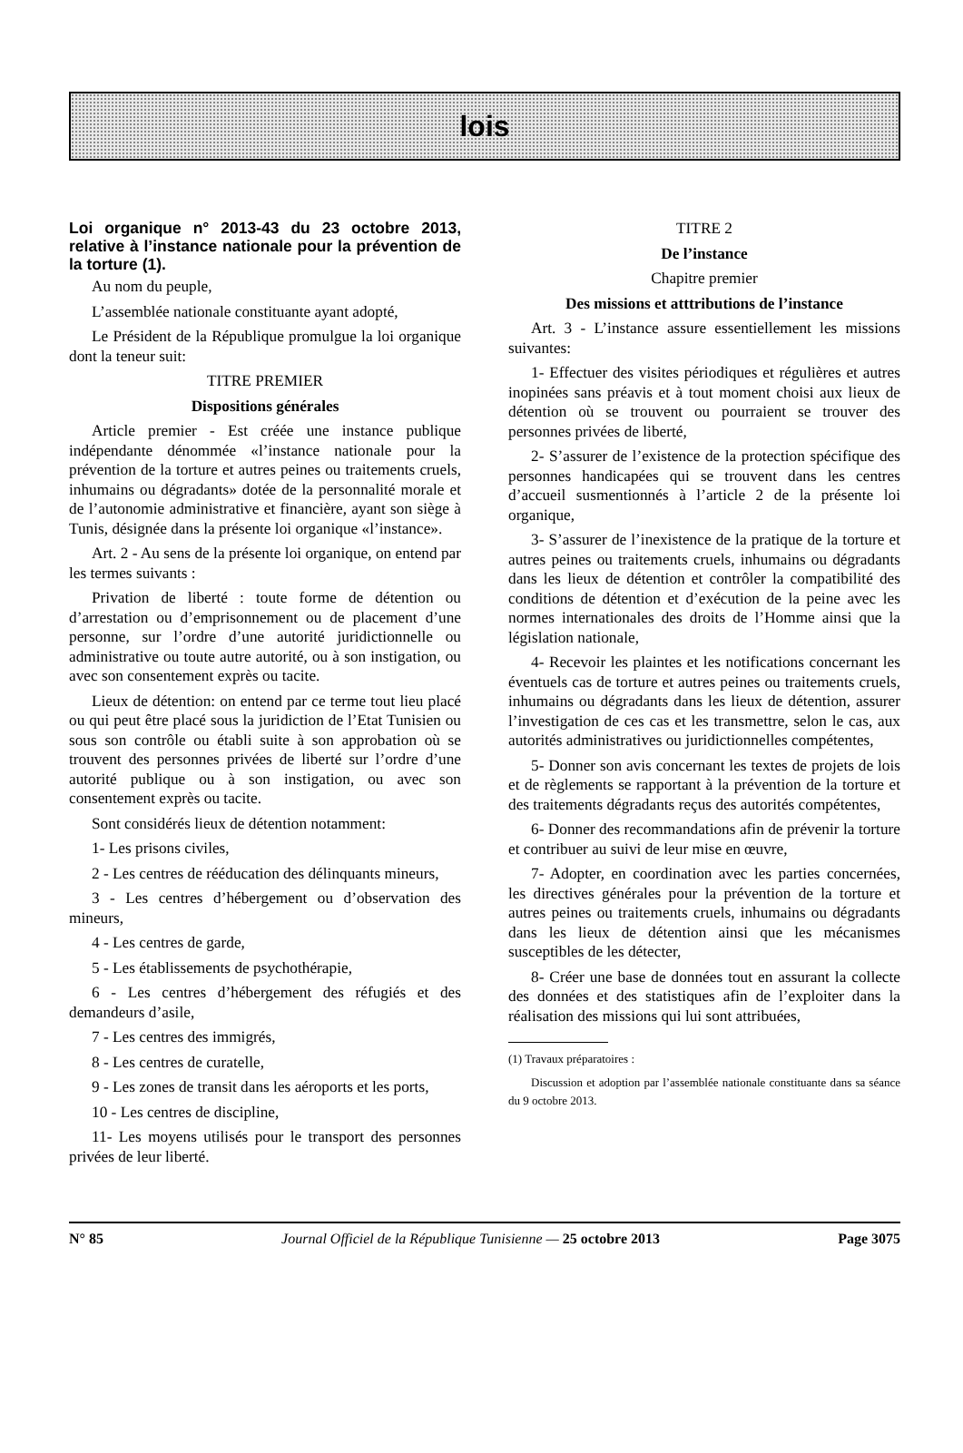lois
Loi organique n° 2013-43 du 23 octobre 2013, relative à l’instance nationale pour la prévention de la torture (1).
Au nom du peuple,
L’assemblée nationale constituante ayant adopté,
Le Président de la République promulgue la loi organique dont la teneur suit:
TITRE PREMIER
Dispositions générales
Article premier - Est créée une instance publique indépendante dénommée «l’instance nationale pour la prévention de la torture et autres peines ou traitements cruels, inhumains ou dégradants» dotée de la personnalité morale et de l’autonomie administrative et financière, ayant son siège à Tunis, désignée dans la présente loi organique «l’instance».
Art. 2 - Au sens de la présente loi organique, on entend par les termes suivants :
Privation de liberté : toute forme de détention ou d’arrestation ou d’emprisonnement ou de placement d’une personne, sur l’ordre d’une autorité juridictionnelle ou administrative ou toute autre autorité, ou à son instigation, ou avec son consentement exprès ou tacite.
Lieux de détention: on entend par ce terme tout lieu placé ou qui peut être placé sous la juridiction de l’Etat Tunisien ou sous son contrôle ou établi suite à son approbation où se trouvent des personnes privées de liberté sur l’ordre d’une autorité publique ou à son instigation, ou avec son consentement exprès ou tacite.
Sont considérés lieux de détention notamment:
1- Les prisons civiles,
2 - Les centres de rééducation des délinquants mineurs,
3 - Les centres d’hébergement ou d’observation des mineurs,
4 - Les centres de garde,
5 - Les établissements de psychothérapie,
6 - Les centres d’hébergement des réfugiés et des demandeurs d’asile,
7 - Les centres des immigrés,
8 - Les centres de curatelle,
9 - Les zones de transit dans les aéroports et les ports,
10 - Les centres de discipline,
11- Les moyens utilisés pour le transport des personnes privées de leur liberté.
TITRE 2
De l’instance
Chapitre premier
Des missions et atttributions de l’instance
Art. 3 - L’instance assure essentiellement les missions suivantes:
1- Effectuer des visites périodiques et régulières et autres inopinées sans préavis et à tout moment choisi aux lieux de détention où se trouvent ou pourraient se trouver des personnes privées de liberté,
2- S’assurer de l’existence de la protection spécifique des personnes handicapées qui se trouvent dans les centres d’accueil susmentionnés à l’article 2 de la présente loi organique,
3- S’assurer de l’inexistence de la pratique de la torture et autres peines ou traitements cruels, inhumains ou dégradants dans les lieux de détention et contrôler la compatibilité des conditions de détention et d’exécution de la peine avec les normes internationales des droits de l’Homme ainsi que la législation nationale,
4- Recevoir les plaintes et les notifications concernant les éventuels cas de torture et autres peines ou traitements cruels, inhumains ou dégradants dans les lieux de détention, assurer l’investigation de ces cas et les transmettre, selon le cas, aux autorités administratives ou juridictionnelles compétentes,
5- Donner son avis concernant les textes de projets de lois et de règlements se rapportant à la prévention de la torture et des traitements dégradants reçus des autorités compétentes,
6- Donner des recommandations afin de prévenir la torture et contribuer au suivi de leur mise en œuvre,
7- Adopter, en coordination avec les parties concernées, les directives générales pour la prévention de la torture et autres peines ou traitements cruels, inhumains ou dégradants dans les lieux de détention ainsi que les mécanismes susceptibles de les détecter,
8- Créer une base de données tout en assurant la collecte des données et des statistiques afin de l’exploiter dans la réalisation des missions qui lui sont attribuées,
(1) Travaux préparatoires :
Discussion et adoption par l’assemblée nationale constituante dans sa séance du 9 octobre 2013.
N° 85 Journal Officiel de la République Tunisienne — 25 octobre 2013 Page 3075